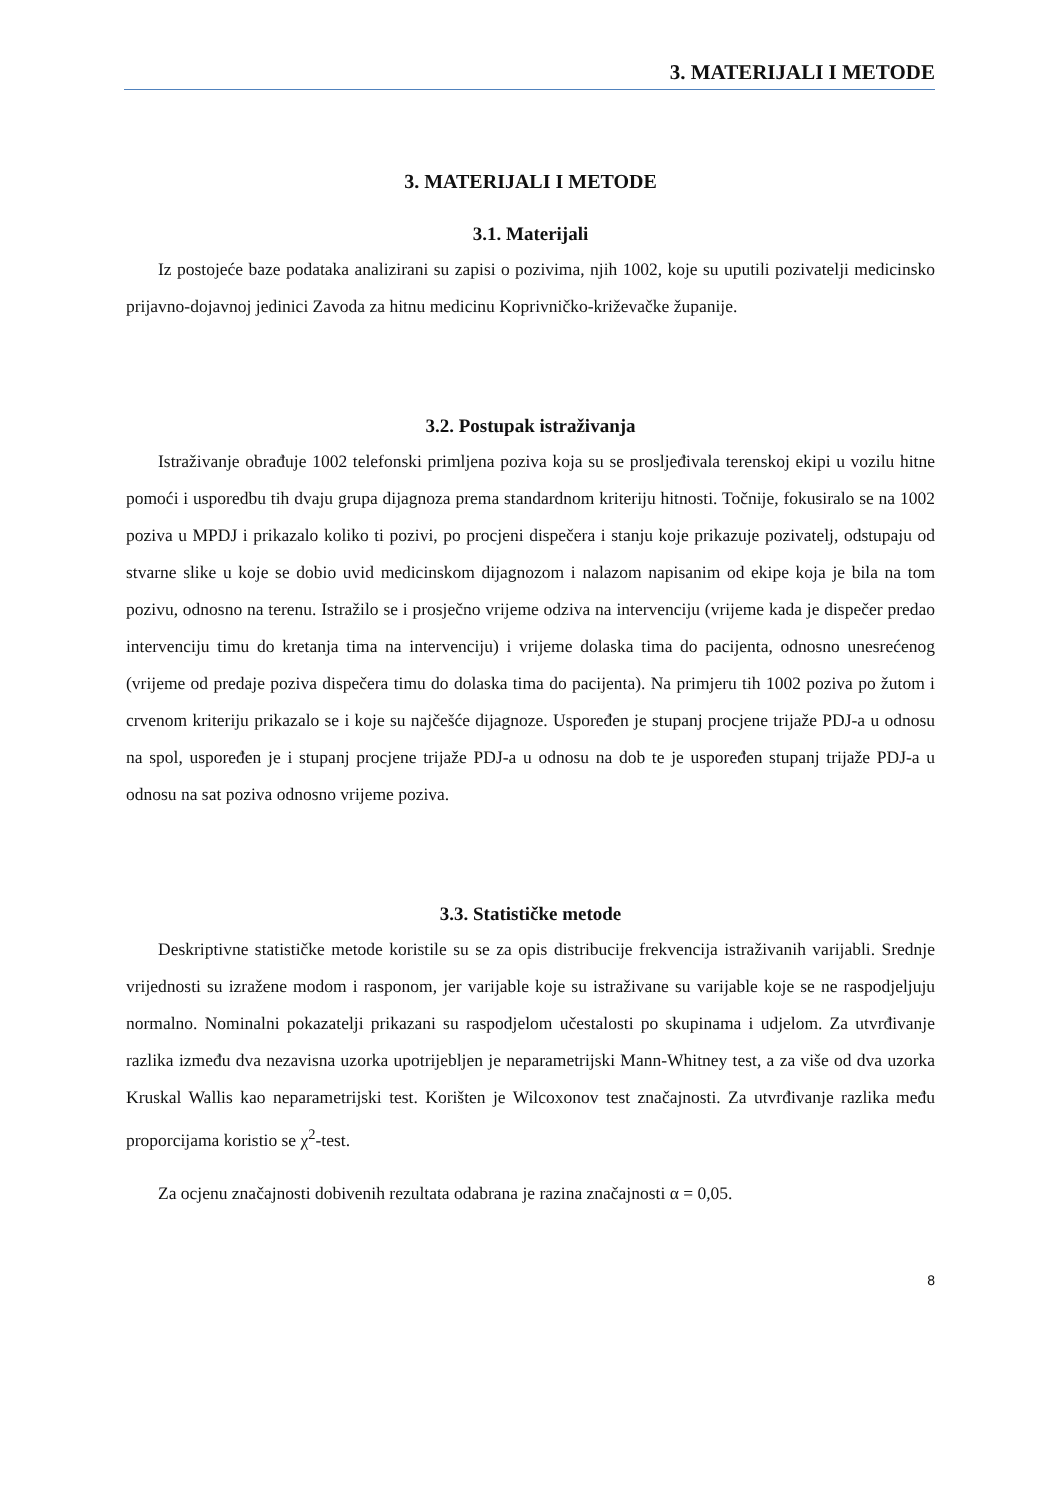3. MATERIJALI I METODE
3. MATERIJALI I METODE
3.1. Materijali
Iz postojeće baze podataka analizirani su zapisi o pozivima, njih 1002, koje su uputili pozivatelji medicinsko prijavno-dojavnoj jedinici Zavoda za hitnu medicinu Koprivničko-križevačke županije.
3.2. Postupak istraživanja
Istraživanje obrađuje 1002 telefonski primljena poziva koja su se prosljeđivala terenskoj ekipi u vozilu hitne pomoći i usporedbu tih dvaju grupa dijagnoza prema standardnom kriteriju hitnosti. Točnije, fokusiralo se na 1002 poziva u MPDJ i prikazalo koliko ti pozivi, po procjeni dispečera i stanju koje prikazuje pozivatelj, odstupaju od stvarne slike u koje se dobio uvid medicinskom dijagnozom i nalazom napisanim od ekipe koja je bila na tom pozivu, odnosno na terenu. Istražilo se i prosječno vrijeme odziva na intervenciju (vrijeme kada je dispečer predao intervenciju timu do kretanja tima na intervenciju) i vrijeme dolaska tima do pacijenta, odnosno unesrećenog (vrijeme od predaje poziva dispečera timu do dolaska tima do pacijenta). Na primjeru tih 1002 poziva po žutom i crvenom kriteriju prikazalo se i koje su najčešće dijagnoze. Uspoređen je stupanj procjene trijaže PDJ-a u odnosu na spol, uspoređen je i stupanj procjene trijaže PDJ-a u odnosu na dob te je uspoređen stupanj trijaže PDJ-a u odnosu na sat poziva odnosno vrijeme poziva.
3.3. Statističke metode
Deskriptivne statističke metode koristile su se za opis distribucije frekvencija istraživanih varijabli. Srednje vrijednosti su izražene modom i rasponom, jer varijable koje su istraživane su varijable koje se ne raspodjeljuju normalno. Nominalni pokazatelji prikazani su raspodjelom učestalosti po skupinama i udjelom. Za utvrđivanje razlika između dva nezavisna uzorka upotrijebljen je neparametrijski Mann-Whitney test, a za više od dva uzorka Kruskal Wallis kao neparametrijski test. Korišten je Wilcoxonov test značajnosti. Za utvrđivanje razlika među proporcijama koristio se χ<sup>2</sup>-test.
Za ocjenu značajnosti dobivenih rezultata odabrana je razina značajnosti α = 0,05.
8